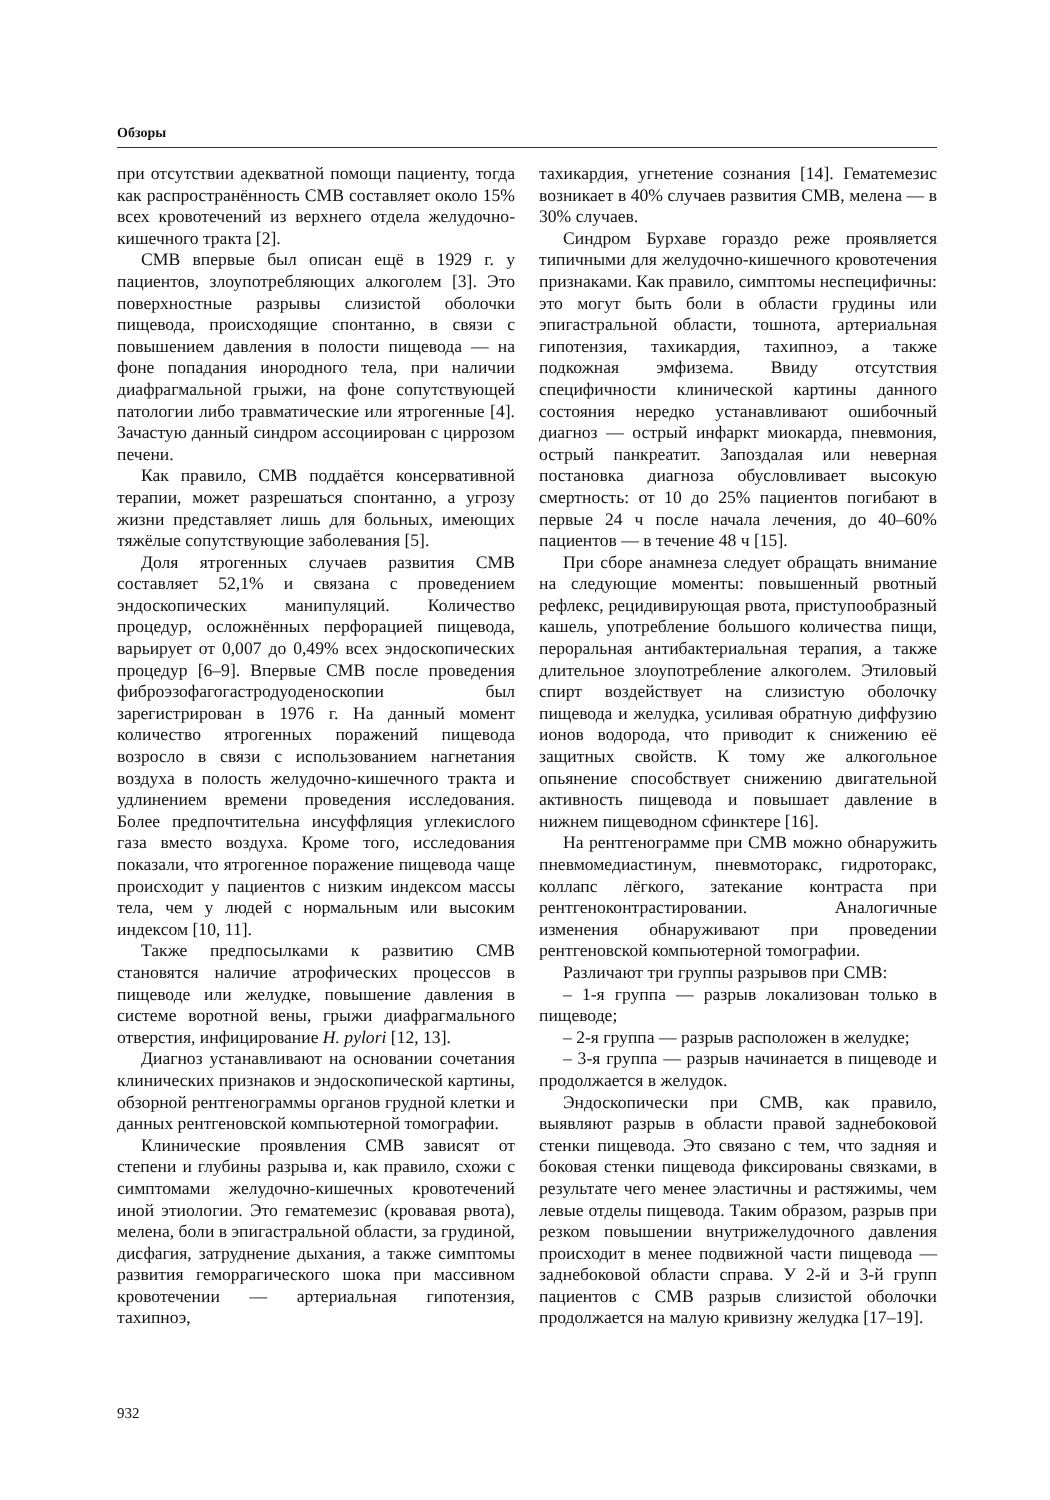Обзоры
при отсутствии адекватной помощи пациенту, тогда как распространённость СМВ составляет около 15% всех кровотечений из верхнего отдела желудочно-кишечного тракта [2].
СМВ впервые был описан ещё в 1929 г. у пациентов, злоупотребляющих алкоголем [3]. Это поверхностные разрывы слизистой оболочки пищевода, происходящие спонтанно, в связи с повышением давления в полости пищевода — на фоне попадания инородного тела, при наличии диафрагмальной грыжи, на фоне сопутствующей патологии либо травматические или ятрогенные [4]. Зачастую данный синдром ассоциирован с циррозом печени.
Как правило, СМВ поддаётся консервативной терапии, может разрешаться спонтанно, а угрозу жизни представляет лишь для больных, имеющих тяжёлые сопутствующие заболевания [5].
Доля ятрогенных случаев развития СМВ составляет 52,1% и связана с проведением эндоскопических манипуляций. Количество процедур, осложнённых перфорацией пищевода, варьирует от 0,007 до 0,49% всех эндоскопических процедур [6–9]. Впервые СМВ после проведения фиброэзофагогастродуоденоскопии был зарегистрирован в 1976 г. На данный момент количество ятрогенных поражений пищевода возросло в связи с использованием нагнетания воздуха в полость желудочно-кишечного тракта и удлинением времени проведения исследования. Более предпочтительна инсуффляция углекислого газа вместо воздуха. Кроме того, исследования показали, что ятрогенное поражение пищевода чаще происходит у пациентов с низким индексом массы тела, чем у людей с нормальным или высоким индексом [10, 11].
Также предпосылками к развитию СМВ становятся наличие атрофических процессов в пищеводе или желудке, повышение давления в системе воротной вены, грыжи диафрагмального отверстия, инфицирование H. pylori [12, 13].
Диагноз устанавливают на основании сочетания клинических признаков и эндоскопической картины, обзорной рентгенограммы органов грудной клетки и данных рентгеновской компьютерной томографии.
Клинические проявления СМВ зависят от степени и глубины разрыва и, как правило, схожи с симптомами желудочно-кишечных кровотечений иной этиологии. Это гематемезис (кровавая рвота), мелена, боли в эпигастральной области, за грудиной, дисфагия, затруднение дыхания, а также симптомы развития геморрагического шока при массивном кровотечении — артериальная гипотензия, тахипноэ,
тахикардия, угнетение сознания [14]. Гематемезис возникает в 40% случаев развития СМВ, мелена — в 30% случаев.
Синдром Бурхаве гораздо реже проявляется типичными для желудочно-кишечного кровотечения признаками. Как правило, симптомы неспецифичны: это могут быть боли в области грудины или эпигастральной области, тошнота, артериальная гипотензия, тахикардия, тахипноэ, а также подкожная эмфизема. Ввиду отсутствия специфичности клинической картины данного состояния нередко устанавливают ошибочный диагноз — острый инфаркт миокарда, пневмония, острый панкреатит. Запоздалая или неверная постановка диагноза обусловливает высокую смертность: от 10 до 25% пациентов погибают в первые 24 ч после начала лечения, до 40–60% пациентов — в течение 48 ч [15].
При сборе анамнеза следует обращать внимание на следующие моменты: повышенный рвотный рефлекс, рецидивирующая рвота, приступообразный кашель, употребление большого количества пищи, пероральная антибактериальная терапия, а также длительное злоупотребление алкоголем. Этиловый спирт воздействует на слизистую оболочку пищевода и желудка, усиливая обратную диффузию ионов водорода, что приводит к снижению её защитных свойств. К тому же алкогольное опьянение способствует снижению двигательной активность пищевода и повышает давление в нижнем пищеводном сфинктере [16].
На рентгенограмме при СМВ можно обнаружить пневмомедиастинум, пневмоторакс, гидроторакс, коллапс лёгкого, затекание контраста при рентгеноконтрастировании. Аналогичные изменения обнаруживают при проведении рентгеновской компьютерной томографии.
Различают три группы разрывов при СМВ:
– 1-я группа — разрыв локализован только в пищеводе;
– 2-я группа — разрыв расположен в желудке;
– 3-я группа — разрыв начинается в пищеводе и продолжается в желудок.
Эндоскопически при СМВ, как правило, выявляют разрыв в области правой заднебоковой стенки пищевода. Это связано с тем, что задняя и боковая стенки пищевода фиксированы связками, в результате чего менее эластичны и растяжимы, чем левые отделы пищевода. Таким образом, разрыв при резком повышении внутрижелудочного давления происходит в менее подвижной части пищевода — заднебоковой области справа. У 2-й и 3-й групп пациентов с СМВ разрыв слизистой оболочки продолжается на малую кривизну желудка [17–19].
932